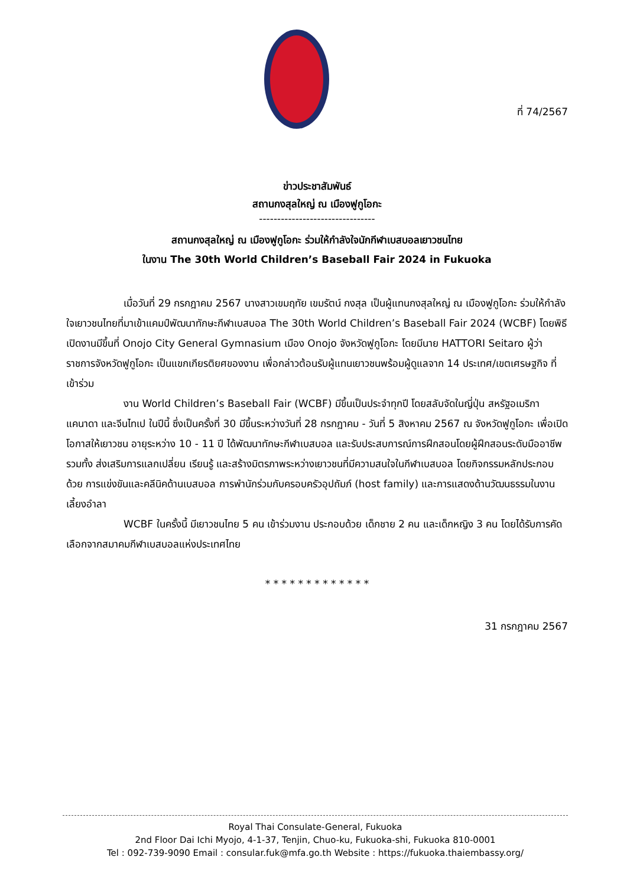ที่ 74/2567
ข่าวประชาสัมพันธ์
สถานกงสุลใหญ่ ณ เมืองฟูกูโอกะ
--------------------------------
สถานกงสุลใหญ่ ณ เมืองฟูกูโอกะ ร่วมให้กำลังใจนักกีฬาเบสบอลเยาวชนไทย
ในงาน The 30th World Children’s Baseball Fair 2024 in Fukuoka
เมื่อวันที่ 29 กรกฎาคม 2567 นางสาวเขมฤทัย เขมรัตน์ กงสุล เป็นผู้แทนกงสุลใหญ่ ณ เมืองฟูกูโอกะ ร่วมให้กำลังใจเยาวชนไทยที่มาเข้าแคมป์พัฒนาทักษะกีฬาเบสบอล The 30th World Children’s Baseball Fair 2024 (WCBF) โดยพิธีเปิดงานมีขึ้นที่ Onojo City General Gymnasium เมือง Onojo จังหวัดฟูกูโอกะ โดยมีนาย HATTORI Seitaro ผู้ว่าราชการจังหวัดฟูกูโอกะ เป็นแขกเกียรติยศของงาน เพื่อกล่าวต้อนรับผู้แทนเยาวชนพร้อมผู้ดูแลจาก 14 ประเทศ/เขตเศรษฐกิจ ที่เข้าร่วม
งาน World Children’s Baseball Fair (WCBF) มีขึ้นเป็นประจำทุกปี โดยสลับจัดในญี่ปุ่น สหรัฐอเมริกา แคนาดา และจีนไทเป ในปีนี้ ซึ่งเป็นครั้งที่ 30 มีขึ้นระหว่างวันที่ 28 กรกฎาคม - วันที่ 5 สิงหาคม 2567 ณ จังหวัดฟูกูโอกะ เพื่อเปิดโอกาสให้เยาวชน อายุระหว่าง 10 - 11 ปี ได้พัฒนาทักษะกีฬาเบสบอล และรับประสบการณ์การฝึกสอนโดยผู้ฝึกสอนระดับมืออาชีพ รวมทั้ง ส่งเสริมการแลกเปลี่ยน เรียนรู้ และสร้างมิตรภาพระหว่างเยาวชนที่มีความสนใจในกีฬาเบสบอล โดยกิจกรรมหลักประกอบด้วย การแข่งขันและคลีนิคด้านเบสบอล การพำนักร่วมกับครอบครัวอุปถัมภ์ (host family) และการแสดงด้านวัฒนธรรมในงานเลี้ยงอำลา
WCBF ในครั้งนี้ มีเยาวชนไทย 5 คน เข้าร่วมงาน ประกอบด้วย เด็กชาย 2 คน และเด็กหญิง 3 คน โดยได้รับการคัดเลือกจากสมาคมกีฬาเบสบอลแห่งประเทศไทย
* * * * * * * * * * * * *
31 กรกฎาคม 2567
Royal Thai Consulate-General, Fukuoka
2nd Floor Dai Ichi Myojo, 4-1-37, Tenjin, Chuo-ku, Fukuoka-shi, Fukuoka 810-0001
Tel : 092-739-9090 Email : consular.fuk@mfa.go.th Website : https://fukuoka.thaiembassy.org/